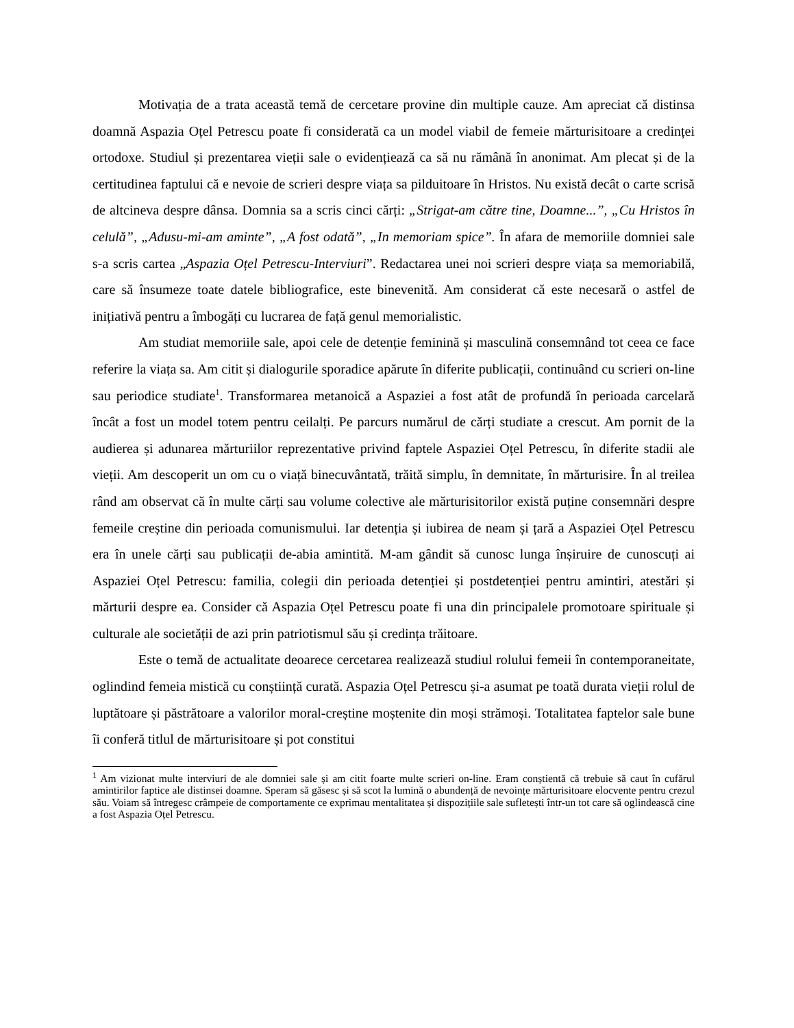Motivația de a trata această temă de cercetare provine din multiple cauze. Am apreciat că distinsa doamnă Aspazia Oțel Petrescu poate fi considerată ca un model viabil de femeie mărturisitoare a credinței ortodoxe. Studiul și prezentarea vieții sale o evidențiează ca să nu rămână în anonimat. Am plecat și de la certitudinea faptului că e nevoie de scrieri despre viața sa pilduitoare în Hristos. Nu există decât o carte scrisă de altcineva despre dânsa. Domnia sa a scris cinci cărți: „Strigat-am către tine, Doamne...”, „Cu Hristos în celulă”, „Adusu-mi-am aminte”, „A fost odată”, „In memoriam spice”. În afara de memoriile domniei sale s-a scris cartea „Aspazia Oțel Petrescu-Interviuri”. Redactarea unei noi scrieri despre viața sa memoriabilă, care să însumeze toate datele bibliografice, este binevenită. Am considerat că este necesară o astfel de inițiativă pentru a îmbogăți cu lucrarea de față genul memorialistic.
Am studiat memoriile sale, apoi cele de detenție feminină și masculină consemnând tot ceea ce face referire la viața sa. Am citit și dialogurile sporadice apărute în diferite publicații, continuând cu scrieri on-line sau periodice studiate<sup>1</sup>. Transformarea metanoică a Aspaziei a fost atât de profundă în perioada carcelară încât a fost un model totem pentru ceilalți. Pe parcurs numărul de cărți studiate a crescut. Am pornit de la audierea și adunarea mărturiilor reprezentative privind faptele Aspaziei Oțel Petrescu, în diferite stadii ale vieții. Am descoperit un om cu o viață binecuvântată, trăită simplu, în demnitate, în mărturisire. În al treilea rând am observat că în multe cărți sau volume colective ale mărturisitorilor există puține consemnări despre femeile creștine din perioada comunismului. Iar detenția și iubirea de neam și țară a Aspaziei Oțel Petrescu era în unele cărți sau publicații de-abia amintită. M-am gândit să cunosc lunga înșiruire de cunoscuți ai Aspaziei Oțel Petrescu: familia, colegii din perioada detenției și postdetenției pentru amintiri, atestări și mărturii despre ea. Consider că Aspazia Oțel Petrescu poate fi una din principalele promotoare spirituale și culturale ale societății de azi prin patriotismul său și credința trăitoare.
Este o temă de actualitate deoarece cercetarea realizează studiul rolului femeii în contemporaneitate, oglindind femeia mistică cu conștiință curată. Aspazia Oțel Petrescu și-a asumat pe toată durata vieții rolul de luptătoare și păstrătoare a valorilor moral-creștine moștenite din moși strămoși. Totalitatea faptelor sale bune îi conferă titlul de mărturisitoare și pot constitui
<sup>1</sup> Am vizionat multe interviuri de ale domniei sale și am citit foarte multe scrieri on-line. Eram conștientă că trebuie să caut în cufărul amintirilor faptice ale distinsei doamne. Speram să găsesc și să scot la lumină o abundență de nevoințe mărturisitoare elocvente pentru crezul său. Voiam să întregesc crâmpeie de comportamente ce exprimau mentalitatea și dispozițiile sale sufletești într-un tot care să oglindească cine a fost Aspazia Oțel Petrescu.